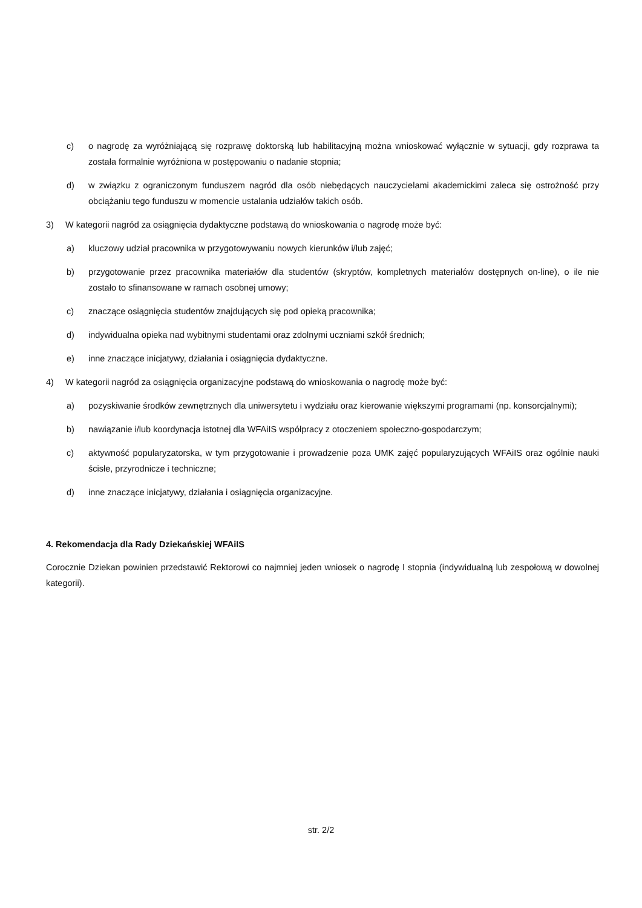c) o nagrodę za wyróżniającą się rozprawę doktorską lub habilitacyjną można wnioskować wyłącznie w sytuacji, gdy rozprawa ta została formalnie wyróżniona w postępowaniu o nadanie stopnia;
d) w związku z ograniczonym funduszem nagród dla osób niebędących nauczycielami akademickimi zaleca się ostrożność przy obciążaniu tego funduszu w momencie ustalania udziałów takich osób.
3) W kategorii nagród za osiągnięcia dydaktyczne podstawą do wnioskowania o nagrodę może być:
a) kluczowy udział pracownika w przygotowywaniu nowych kierunków i/lub zajęć;
b) przygotowanie przez pracownika materiałów dla studentów (skryptów, kompletnych materiałów dostępnych on-line), o ile nie zostało to sfinansowane w ramach osobnej umowy;
c) znaczące osiągnięcia studentów znajdujących się pod opieką pracownika;
d) indywidualna opieka nad wybitnymi studentami oraz zdolnymi uczniami szkół średnich;
e) inne znaczące inicjatywy, działania i osiągnięcia dydaktyczne.
4) W kategorii nagród za osiągnięcia organizacyjne podstawą do wnioskowania o nagrodę może być:
a) pozyskiwanie środków zewnętrznych dla uniwersytetu i wydziału oraz kierowanie większymi programami (np. konsorcjalnymi);
b) nawiązanie i/lub koordynacja istotnej dla WFAiIS współpracy z otoczeniem społeczno-gospodarczym;
c) aktywność popularyzatorska, w tym przygotowanie i prowadzenie poza UMK zajęć popularyzujących WFAiIS oraz ogólnie nauki ścisłe, przyrodnicze i techniczne;
d) inne znaczące inicjatywy, działania i osiągnięcia organizacyjne.
4. Rekomendacja dla Rady Dziekańskiej WFAiIS
Corocznie Dziekan powinien przedstawić Rektorowi co najmniej jeden wniosek o nagrodę I stopnia (indywidualną lub zespołową w dowolnej kategorii).
str. 2/2